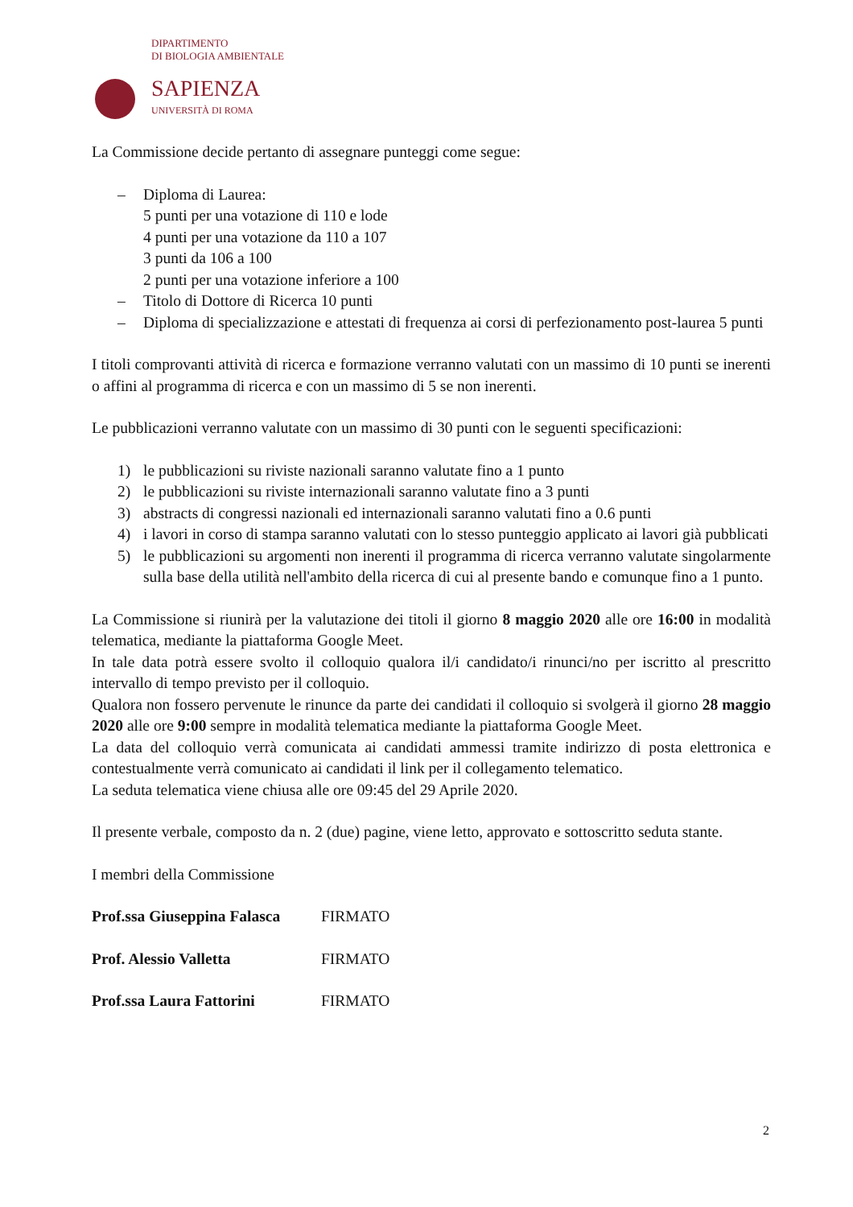DIPARTIMENTO
DI BIOLOGIA AMBIENTALE
SAPIENZA
UNIVERSITÀ DI ROMA
La Commissione decide pertanto di assegnare punteggi come segue:
– Diploma di Laurea:
5 punti per una votazione di 110 e lode
4 punti per una votazione da 110 a 107
3 punti da 106 a 100
2 punti per una votazione inferiore a 100
– Titolo di Dottore di Ricerca 10 punti
– Diploma di specializzazione e attestati di frequenza ai corsi di perfezionamento post-laurea 5 punti
I titoli comprovanti attività di ricerca e formazione verranno valutati con un massimo di 10 punti se inerenti o affini al programma di ricerca e con un massimo di 5 se non inerenti.
Le pubblicazioni verranno valutate con un massimo di 30 punti con le seguenti specificazioni:
1) le pubblicazioni su riviste nazionali saranno valutate fino a 1 punto
2) le pubblicazioni su riviste internazionali saranno valutate fino a 3 punti
3) abstracts di congressi nazionali ed internazionali saranno valutati fino a 0.6 punti
4) i lavori in corso di stampa saranno valutati con lo stesso punteggio applicato ai lavori già pubblicati
5) le pubblicazioni su argomenti non inerenti il programma di ricerca verranno valutate singolarmente sulla base della utilità nell'ambito della ricerca di cui al presente bando e comunque fino a 1 punto.
La Commissione si riunirà per la valutazione dei titoli il giorno 8 maggio 2020 alle ore 16:00 in modalità telematica, mediante la piattaforma Google Meet.
In tale data potrà essere svolto il colloquio qualora il/i candidato/i rinunci/no per iscritto al prescritto intervallo di tempo previsto per il colloquio.
Qualora non fossero pervenute le rinunce da parte dei candidati il colloquio si svolgerà il giorno 28 maggio 2020 alle ore 9:00 sempre in modalità telematica mediante la piattaforma Google Meet.
La data del colloquio verrà comunicata ai candidati ammessi tramite indirizzo di posta elettronica e contestualmente verrà comunicato ai candidati il link per il collegamento telematico.
La seduta telematica viene chiusa alle ore 09:45 del 29 Aprile 2020.
Il presente verbale, composto da n. 2 (due) pagine, viene letto, approvato e sottoscritto seduta stante.
I membri della Commissione
Prof.ssa Giuseppina Falasca FIRMATO
Prof. Alessio Valletta FIRMATO
Prof.ssa Laura Fattorini FIRMATO
2